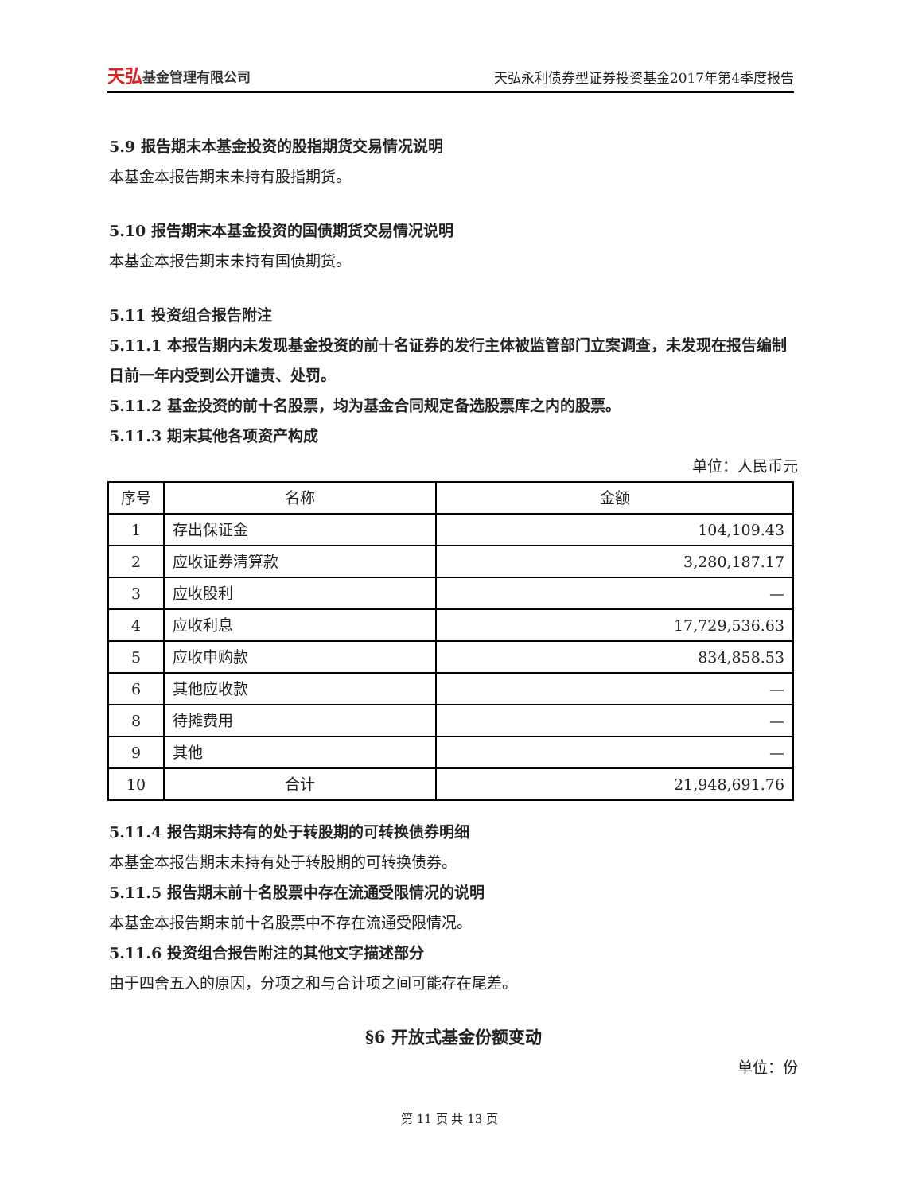天弘基金管理有限公司
天弘永利债券型证券投资基金2017年第4季度报告
5.9 报告期末本基金投资的股指期货交易情况说明
本基金本报告期末未持有股指期货。
5.10 报告期末本基金投资的国债期货交易情况说明
本基金本报告期末未持有国债期货。
5.11 投资组合报告附注
5.11.1 本报告期内未发现基金投资的前十名证券的发行主体被监管部门立案调查，未发现在报告编制日前一年内受到公开谴责、处罚。
5.11.2 基金投资的前十名股票，均为基金合同规定备选股票库之内的股票。
5.11.3 期末其他各项资产构成
单位：人民币元
| 序号 | 名称 | 金额 |
| --- | --- | --- |
| 1 | 存出保证金 | 104,109.43 |
| 2 | 应收证券清算款 | 3,280,187.17 |
| 3 | 应收股利 | — |
| 4 | 应收利息 | 17,729,536.63 |
| 5 | 应收申购款 | 834,858.53 |
| 6 | 其他应收款 | — |
| 8 | 待摊费用 | — |
| 9 | 其他 | — |
| 10 | 合计 | 21,948,691.76 |
5.11.4 报告期末持有的处于转股期的可转换债券明细
本基金本报告期末未持有处于转股期的可转换债券。
5.11.5 报告期末前十名股票中存在流通受限情况的说明
本基金本报告期末前十名股票中不存在流通受限情况。
5.11.6 投资组合报告附注的其他文字描述部分
由于四舍五入的原因，分项之和与合计项之间可能存在尾差。
§6 开放式基金份额变动
单位：份
第 11 页 共 13 页